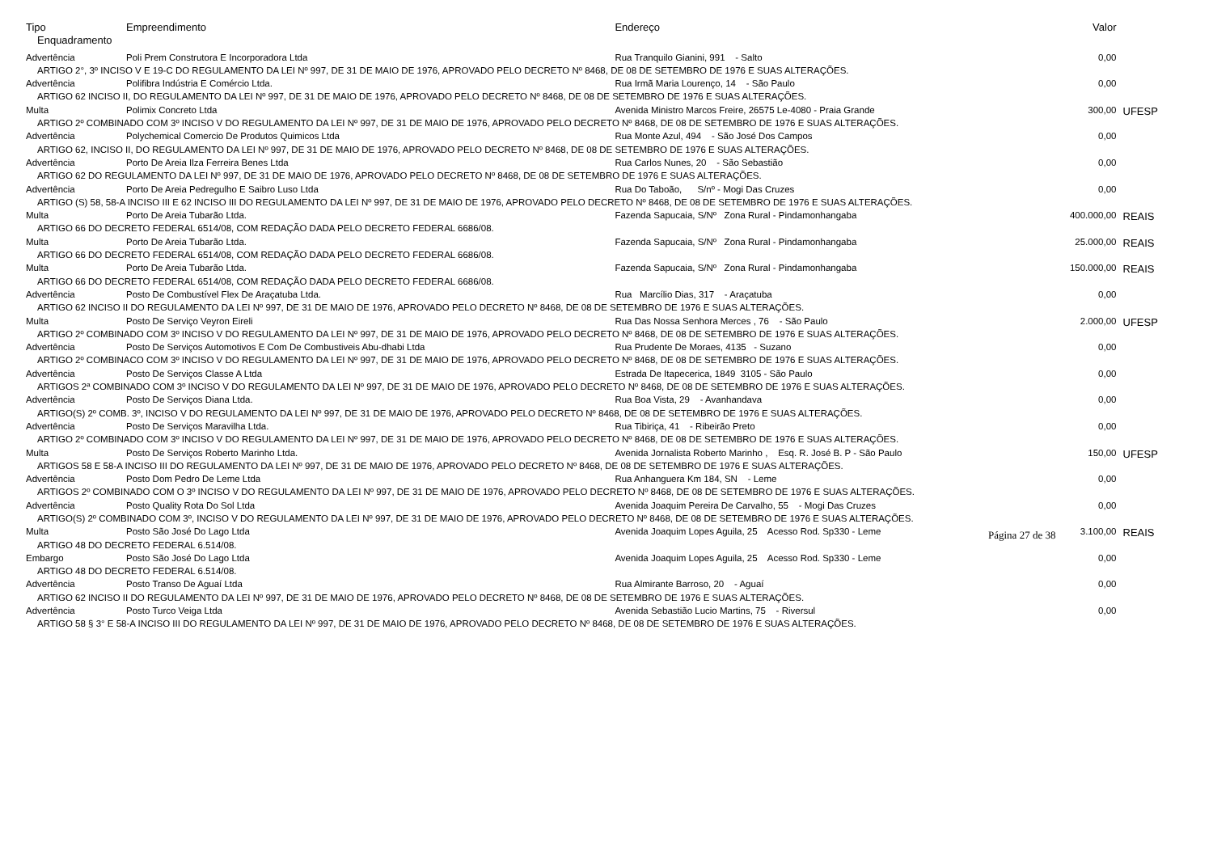| Tipo | Empreendimento | Endereço | Valor | |
| --- | --- | --- | --- | --- |
| Enquadramento | | | | |
| Advertência | Poli Prem Construtora E Incorporadora Ltda | Rua Tranquilo Gianini, 991 - Salto | 0,00 | |
| ARTIGO 2°, 3º INCISO V E 19-C DO REGULAMENTO DA LEI Nº 997, DE 31 DE MAIO DE 1976, APROVADO PELO DECRETO Nº 8468, DE 08 DE SETEMBRO DE 1976 E SUAS ALTERAÇÕES. | | | | |
| Advertência | Polifibra Indústria E Comércio Ltda. | Rua Irmã Maria Lourenço, 14 - São Paulo | 0,00 | |
| ARTIGO 62 INCISO II, DO REGULAMENTO DA LEI Nº 997, DE 31 DE MAIO DE 1976, APROVADO PELO DECRETO Nº 8468, DE 08 DE SETEMBRO DE 1976 E SUAS ALTERAÇÕES. | | | | |
| Multa | Polimix Concreto Ltda | Avenida Ministro Marcos Freire, 26575 Le-4080 - Praia Grande | 300,00 | UFESP |
| ARTIGO 2º COMBINADO COM 3º INCISO V DO REGULAMENTO DA LEI Nº 997, DE 31 DE MAIO DE 1976, APROVADO PELO DECRETO Nº 8468, DE 08 DE SETEMBRO DE 1976 E SUAS ALTERAÇÕES. | | | | |
| Advertência | Polychemical Comercio De Produtos Quimicos Ltda | Rua Monte Azul, 494 - São José Dos Campos | 0,00 | |
| ARTIGO 62, INCISO II, DO REGULAMENTO DA LEI Nº 997, DE 31 DE MAIO DE 1976, APROVADO PELO DECRETO Nº 8468, DE 08 DE SETEMBRO DE 1976 E SUAS ALTERAÇÕES. | | | | |
| Advertência | Porto De Areia Ilza Ferreira Benes Ltda | Rua Carlos Nunes, 20 - São Sebastião | 0,00 | |
| ARTIGO 62 DO REGULAMENTO DA LEI Nº 997, DE 31 DE MAIO DE 1976, APROVADO PELO DECRETO Nº 8468, DE 08 DE SETEMBRO DE 1976 E SUAS ALTERAÇÕES. | | | | |
| Advertência | Porto De Areia Pedregulho E Saibro Luso Ltda | Rua Do Taboão, S/nº - Mogi Das Cruzes | 0,00 | |
| ARTIGO (S) 58, 58-A INCISO III E 62 INCISO III DO REGULAMENTO DA LEI Nº 997, DE 31 DE MAIO DE 1976, APROVADO PELO DECRETO Nº 8468, DE 08 DE SETEMBRO DE 1976 E SUAS ALTERAÇÕES. | | | | |
| Multa | Porto De Areia Tubarão Ltda. | Fazenda Sapucaia, S/Nº Zona Rural - Pindamonhangaba | 400.000,00 | REAIS |
| ARTIGO 66 DO DECRETO FEDERAL 6514/08, COM REDAÇÃO DADA PELO DECRETO FEDERAL 6686/08. | | | | |
| Multa | Porto De Areia Tubarão Ltda. | Fazenda Sapucaia, S/Nº Zona Rural - Pindamonhangaba | 25.000,00 | REAIS |
| ARTIGO 66 DO DECRETO FEDERAL 6514/08, COM REDAÇÃO DADA PELO DECRETO FEDERAL 6686/08. | | | | |
| Multa | Porto De Areia Tubarão Ltda. | Fazenda Sapucaia, S/Nº Zona Rural - Pindamonhangaba | 150.000,00 | REAIS |
| ARTIGO 66 DO DECRETO FEDERAL 6514/08, COM REDAÇÃO DADA PELO DECRETO FEDERAL 6686/08. | | | | |
| Advertência | Posto De Combustível Flex De Araçatuba Ltda. | Rua Marcílio Dias, 317 - Araçatuba | 0,00 | |
| ARTIGO 62 INCISO II DO REGULAMENTO DA LEI Nº 997, DE 31 DE MAIO DE 1976, APROVADO PELO DECRETO Nº 8468, DE 08 DE SETEMBRO DE 1976 E SUAS ALTERAÇÕES. | | | | |
| Multa | Posto De Serviço Veyron Eireli | Rua Das Nossa Senhora Merces , 76 - São Paulo | 2.000,00 | UFESP |
| ARTIGO 2º COMBINADO COM 3º INCISO V DO REGULAMENTO DA LEI Nº 997, DE 31 DE MAIO DE 1976, APROVADO PELO DECRETO Nº 8468, DE 08 DE SETEMBRO DE 1976 E SUAS ALTERAÇÕES. | | | | |
| Advertência | Posto De Serviços Automotivos E Com De Combustiveis Abu-dhabi Ltda | Rua Prudente De Moraes, 4135 - Suzano | 0,00 | |
| ARTIGO 2º COMBINACO COM 3º INCISO V DO REGULAMENTO DA LEI Nº 997, DE 31 DE MAIO DE 1976, APROVADO PELO DECRETO Nº 8468, DE 08 DE SETEMBRO DE 1976 E SUAS ALTERAÇÕES. | | | | |
| Advertência | Posto De Serviços Classe A Ltda | Estrada De Itapecerica, 1849 3105 - São Paulo | 0,00 | |
| ARTIGOS 2ª COMBINADO COM 3º INCISO V DO REGULAMENTO DA LEI Nº 997, DE 31 DE MAIO DE 1976, APROVADO PELO DECRETO Nº 8468, DE 08 DE SETEMBRO DE 1976 E SUAS ALTERAÇÕES. | | | | |
| Advertência | Posto De Serviços Diana Ltda. | Rua Boa Vista, 29 - Avanhandava | 0,00 | |
| ARTIGO(S) 2º COMB. 3º, INCISO V DO REGULAMENTO DA LEI Nº 997, DE 31 DE MAIO DE 1976, APROVADO PELO DECRETO Nº 8468, DE 08 DE SETEMBRO DE 1976 E SUAS ALTERAÇÕES. | | | | |
| Advertência | Posto De Serviços Maravilha Ltda. | Rua Tibiriça, 41 - Ribeirão Preto | 0,00 | |
| ARTIGO 2º COMBINADO COM 3º INCISO V DO REGULAMENTO DA LEI Nº 997, DE 31 DE MAIO DE 1976, APROVADO PELO DECRETO Nº 8468, DE 08 DE SETEMBRO DE 1976 E SUAS ALTERAÇÕES. | | | | |
| Multa | Posto De Serviços Roberto Marinho Ltda. | Avenida Jornalista Roberto Marinho , Esq. R. José B. P - São Paulo | 150,00 | UFESP |
| ARTIGOS 58 E 58-A INCISO III DO REGULAMENTO DA LEI Nº 997, DE 31 DE MAIO DE 1976, APROVADO PELO DECRETO Nº 8468, DE 08 DE SETEMBRO DE 1976 E SUAS ALTERAÇÕES. | | | | |
| Advertência | Posto Dom Pedro De Leme Ltda | Rua Anhanguera Km 184, SN - Leme | 0,00 | |
| ARTIGOS 2º COMBINADO COM O 3º INCISO V DO REGULAMENTO DA LEI Nº 997, DE 31 DE MAIO DE 1976, APROVADO PELO DECRETO Nº 8468, DE 08 DE SETEMBRO DE 1976 E SUAS ALTERAÇÕES. | | | | |
| Advertência | Posto Quality Rota Do Sol Ltda | Avenida Joaquim Pereira De Carvalho, 55 - Mogi Das Cruzes | 0,00 | |
| ARTIGO(S) 2º COMBINADO COM 3º, INCISO V DO REGULAMENTO DA LEI Nº 997, DE 31 DE MAIO DE 1976, APROVADO PELO DECRETO Nº 8468, DE 08 DE SETEMBRO DE 1976 E SUAS ALTERAÇÕES. | | | | |
| Multa | Posto São José Do Lago Ltda | Avenida Joaquim Lopes Aguila, 25 Acesso Rod. Sp330 - Leme | 3.100,00 | REAIS |
| ARTIGO 48 DO DECRETO FEDERAL 6.514/08. | | | | |
| Embargo | Posto São José Do Lago Ltda | Avenida Joaquim Lopes Aguila, 25 Acesso Rod. Sp330 - Leme | 0,00 | |
| ARTIGO 48 DO DECRETO FEDERAL 6.514/08. | | | | |
| Advertência | Posto Transo De Aguaí Ltda | Rua Almirante Barroso, 20 - Aguaí | 0,00 | |
| ARTIGO 62 INCISO II DO REGULAMENTO DA LEI Nº 997, DE 31 DE MAIO DE 1976, APROVADO PELO DECRETO Nº 8468, DE 08 DE SETEMBRO DE 1976 E SUAS ALTERAÇÕES. | | | | |
| Advertência | Posto Turco Veiga Ltda | Avenida Sebastião Lucio Martins, 75 - Riversul | 0,00 | |
| ARTIGO 58 § 3° E 58-A INCISO III DO REGULAMENTO DA LEI Nº 997, DE 31 DE MAIO DE 1976, APROVADO PELO DECRETO Nº 8468, DE 08 DE SETEMBRO DE 1976 E SUAS ALTERAÇÕES. | | | | |
Página 27 de 38